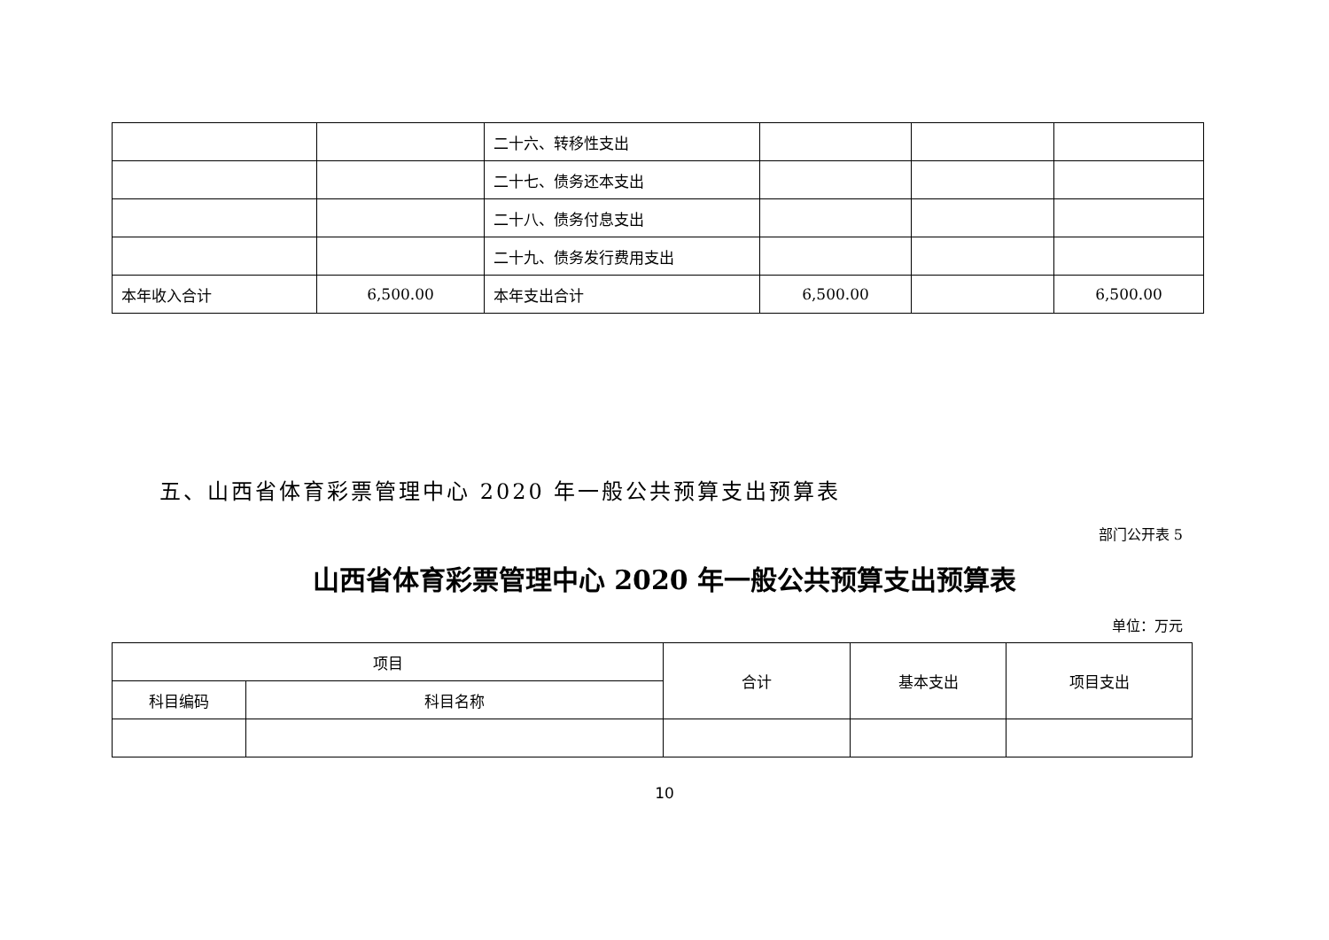| | | 二十六、转移性支出 | | | |
| | | 二十七、债务还本支出 | | | |
| | | 二十八、债务付息支出 | | | |
| | | 二十九、债务发行费用支出 | | | |
| 本年收入合计 | 6,500.00 | 本年支出合计 | 6,500.00 | | 6,500.00 |
五、山西省体育彩票管理中心 2020 年一般公共预算支出预算表
部门公开表 5
山西省体育彩票管理中心 2020 年一般公共预算支出预算表
单位：万元
| 项目 | | 合计 | 基本支出 | 项目支出 |
| 科目编码 | 科目名称 | | | |
10